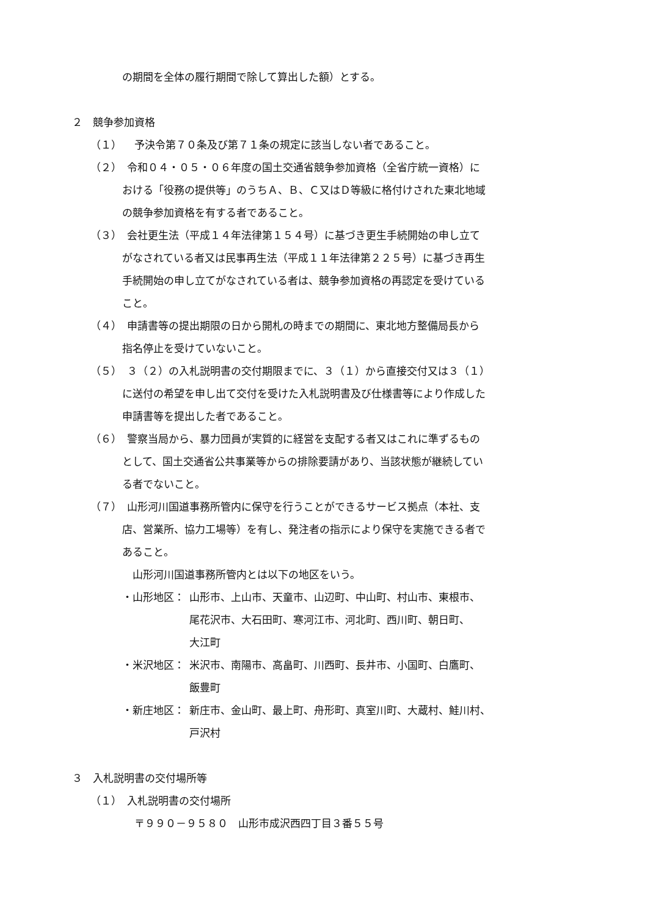の期間を全体の履行期間で除して算出した額）とする。
２　競争参加資格
（１） 予決令第７０条及び第７１条の規定に該当しない者であること。
（２）　令和０４・０５・０６年度の国土交通省競争参加資格（全省庁統一資格）に
おける「役務の提供等」のうちＡ、Ｂ、Ｃ又はＤ等級に格付けされた東北地域
の競争参加資格を有する者であること。
（３）　会社更生法（平成１４年法律第１５４号）に基づき更生手続開始の申し立て
がなされている者又は民事再生法（平成１１年法律第２２５号）に基づき再生
手続開始の申し立てがなされている者は、競争参加資格の再認定を受けている
こと。
（４）　申請書等の提出期限の日から開札の時までの期間に、東北地方整備局長から
指名停止を受けていないこと。
（５）　３（２）の入札説明書の交付期限までに、３（１）から直接交付又は３（１）
に送付の希望を申し出て交付を受けた入札説明書及び仕様書等により作成した
申請書等を提出した者であること。
（６）　警察当局から、暴力団員が実質的に経営を支配する者又はこれに準ずるもの
として、国土交通省公共事業等からの排除要請があり、当該状態が継続してい
る者でないこと。
（７）　山形河川国道事務所管内に保守を行うことができるサービス拠点（本社、支
店、営業所、協力工場等）を有し、発注者の指示により保守を実施できる者で
あること。
　山形河川国道事務所管内とは以下の地区をいう。
・山形地区： 山形市、上山市、天童市、山辺町、中山町、村山市、東根市、
尾花沢市、大石田町、寒河江市、河北町、西川町、朝日町、
大江町
・米沢地区： 米沢市、南陽市、高畠町、川西町、長井市、小国町、白鷹町、
飯豊町
・新庄地区： 新庄市、金山町、最上町、舟形町、真室川町、大蔵村、鮭川村、
戸沢村
３　入札説明書の交付場所等
（１）　入札説明書の交付場所
〒９９０－９５８０　山形市成沢西四丁目３番５５号